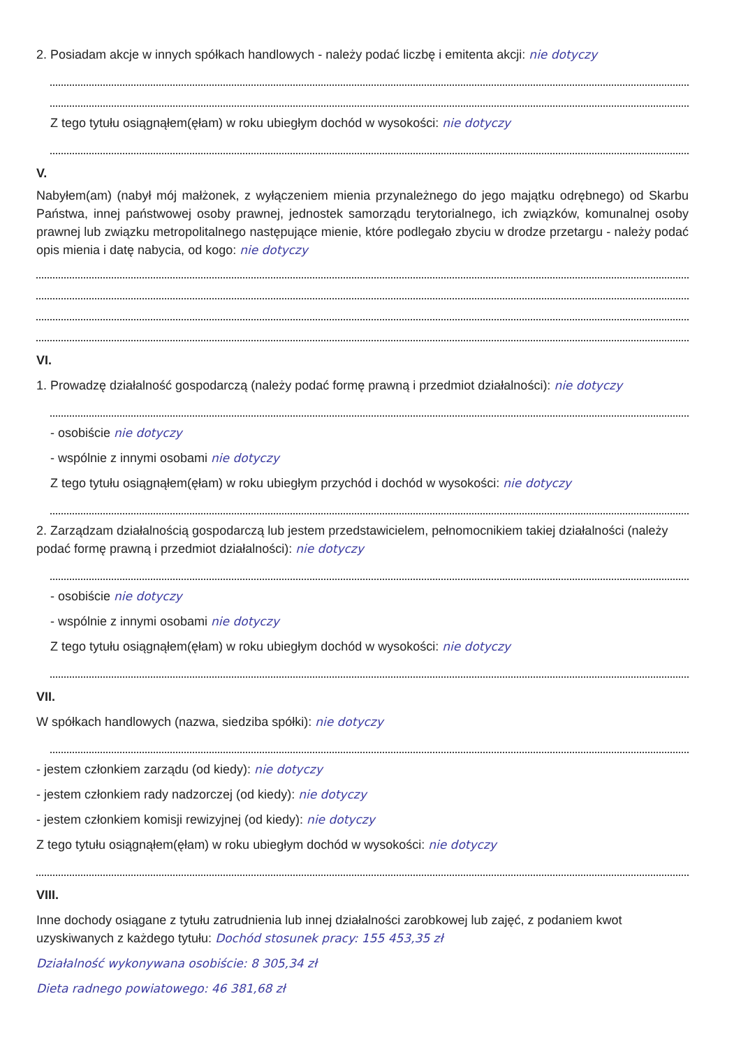2. Posiadam akcje w innych spółkach handlowych - należy podać liczbę i emitenta akcji: nie dotyczy
Z tego tytułu osiągnąłem(ęłam) w roku ubiegłym dochód w wysokości: nie dotyczy
V.
Nabyłem(am) (nabył mój małżonek, z wyłączeniem mienia przynależnego do jego majątku odrębnego) od Skarbu Państwa, innej państwowej osoby prawnej, jednostek samorządu terytorialnego, ich związków, komunalnej osoby prawnej lub związku metropolitalnego następujące mienie, które podlegało zbyciu w drodze przetargu - należy podać opis mienia i datę nabycia, od kogo: nie dotyczy
VI.
1. Prowadzę działalność gospodarczą (należy podać formę prawną i przedmiot działalności): nie dotyczy
- osobiście nie dotyczy
- wspólnie z innymi osobami nie dotyczy
Z tego tytułu osiągnąłem(ęłam) w roku ubiegłym przychód i dochód w wysokości: nie dotyczy
2. Zarządzam działalnością gospodarczą lub jestem przedstawicielem, pełnomocnikiem takiej działalności (należy podać formę prawną i przedmiot działalności): nie dotyczy
- osobiście nie dotyczy
- wspólnie z innymi osobami nie dotyczy
Z tego tytułu osiągnąłem(ęłam) w roku ubiegłym dochód w wysokości: nie dotyczy
VII.
W spółkach handlowych (nazwa, siedziba spółki): nie dotyczy
- jestem członkiem zarządu (od kiedy): nie dotyczy
- jestem członkiem rady nadzorczej (od kiedy): nie dotyczy
- jestem członkiem komisji rewizyjnej (od kiedy): nie dotyczy
Z tego tytułu osiągnąłem(ęłam) w roku ubiegłym dochód w wysokości: nie dotyczy
VIII.
Inne dochody osiągane z tytułu zatrudnienia lub innej działalności zarobkowej lub zajęć, z podaniem kwot uzyskiwanych z każdego tytułu: Dochód stosunek pracy: 155 453,35 zł
Działalność wykonywana osobiście: 8 305,34 zł
Dieta radnego powiatowego: 46 381,68 zł